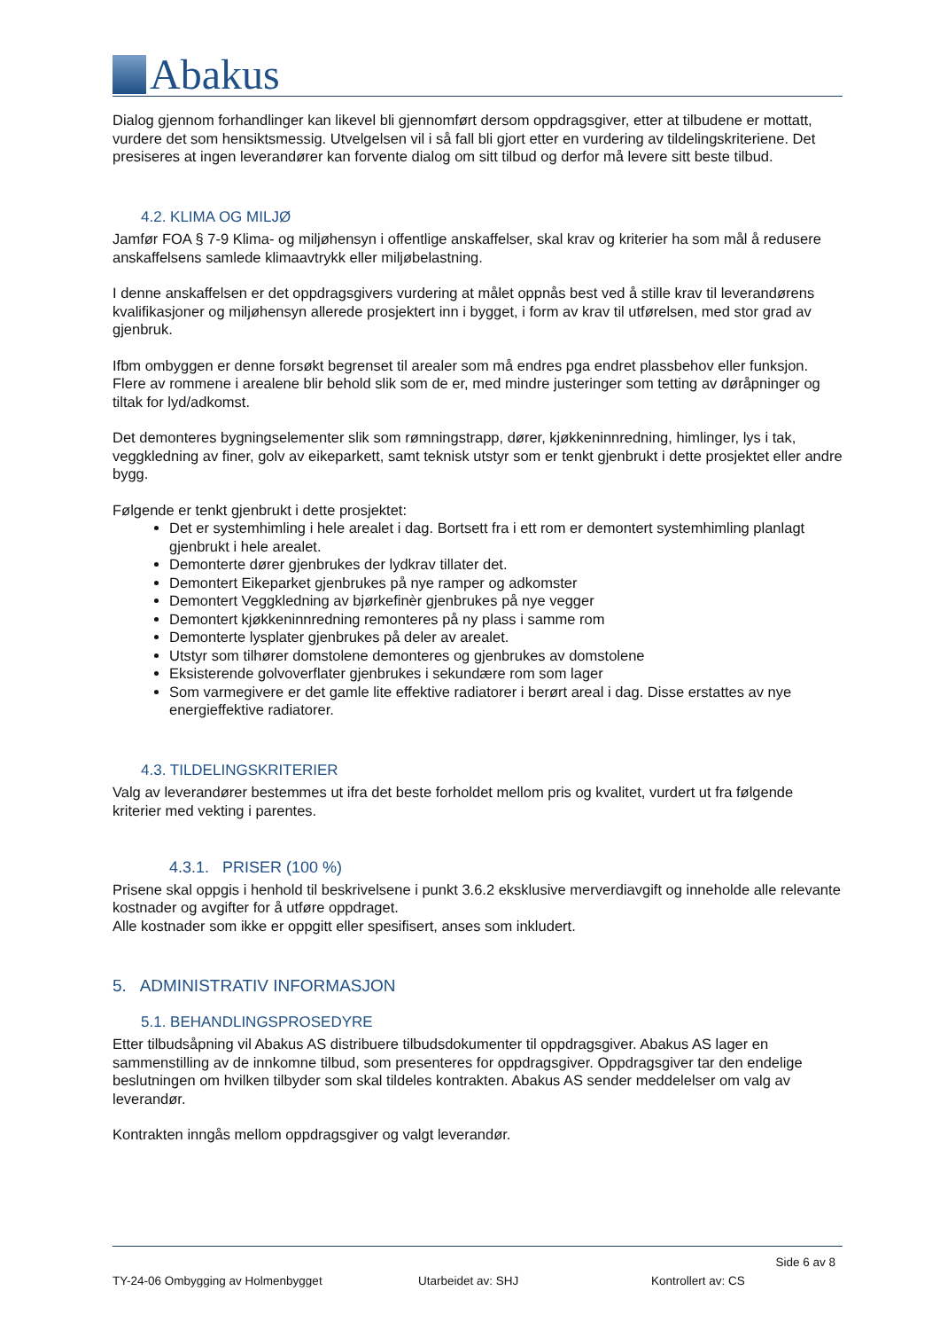Abakus
Dialog gjennom forhandlinger kan likevel bli gjennomført dersom oppdragsgiver, etter at tilbudene er mottatt, vurdere det som hensiktsmessig. Utvelgelsen vil i så fall bli gjort etter en vurdering av tildelingskriteriene. Det presiseres at ingen leverandører kan forvente dialog om sitt tilbud og derfor må levere sitt beste tilbud.
4.2. KLIMA OG MILJØ
Jamfør FOA § 7-9 Klima- og miljøhensyn i offentlige anskaffelser, skal krav og kriterier ha som mål å redusere anskaffelsens samlede klimaavtrykk eller miljøbelastning.
I denne anskaffelsen er det oppdragsgivers vurdering at målet oppnås best ved å stille krav til leverandørens kvalifikasjoner og miljøhensyn allerede prosjektert inn i bygget, i form av krav til utførelsen, med stor grad av gjenbruk.
Ifbm ombyggen er denne forsøkt begrenset til arealer som må endres pga endret plassbehov eller funksjon. Flere av rommene i arealene blir behold slik som de er, med mindre justeringer som tetting av døråpninger og tiltak for lyd/adkomst.
Det demonteres bygningselementer slik som rømningstrapp, dører, kjøkkeninnredning, himlinger, lys i tak, veggkledning av finer, golv av eikeparkett, samt teknisk utstyr som er tenkt gjenbrukt i dette prosjektet eller andre bygg.
Følgende er tenkt gjenbrukt i dette prosjektet:
Det er systemhimling i hele arealet i dag. Bortsett fra i ett rom er demontert systemhimling planlagt gjenbrukt i hele arealet.
Demonterte dører gjenbrukes der lydkrav tillater det.
Demontert Eikeparket gjenbrukes på nye ramper og adkomster
Demontert Veggkledning av bjørkefinèr gjenbrukes på nye vegger
Demontert kjøkkeninnredning remonteres på ny plass i samme rom
Demonterte lysplater gjenbrukes på deler av arealet.
Utstyr som tilhører domstolene demonteres og gjenbrukes av domstolene
Eksisterende golvoverflater gjenbrukes i sekundære rom som lager
Som varmegivere er det gamle lite effektive radiatorer i berørt areal i dag. Disse erstattes av nye energieffektive radiatorer.
4.3. TILDELINGSKRITERIER
Valg av leverandører bestemmes ut ifra det beste forholdet mellom pris og kvalitet, vurdert ut fra følgende kriterier med vekting i parentes.
4.3.1. PRISER (100 %)
Prisene skal oppgis i henhold til beskrivelsene i punkt 3.6.2 eksklusive merverdiavgift og inneholde alle relevante kostnader og avgifter for å utføre oppdraget.
Alle kostnader som ikke er oppgitt eller spesifisert, anses som inkludert.
5. ADMINISTRATIV INFORMASJON
5.1. BEHANDLINGSPROSEDYRE
Etter tilbudsåpning vil Abakus AS distribuere tilbudsdokumenter til oppdragsgiver. Abakus AS lager en sammenstilling av de innkomne tilbud, som presenteres for oppdragsgiver. Oppdragsgiver tar den endelige beslutningen om hvilken tilbyder som skal tildeles kontrakten. Abakus AS sender meddelelser om valg av leverandør.
Kontrakten inngås mellom oppdragsgiver og valgt leverandør.
Side 6 av 8
TY-24-06 Ombygging av Holmenbygget Utarbeidet av: SHJ Kontrollert av: CS